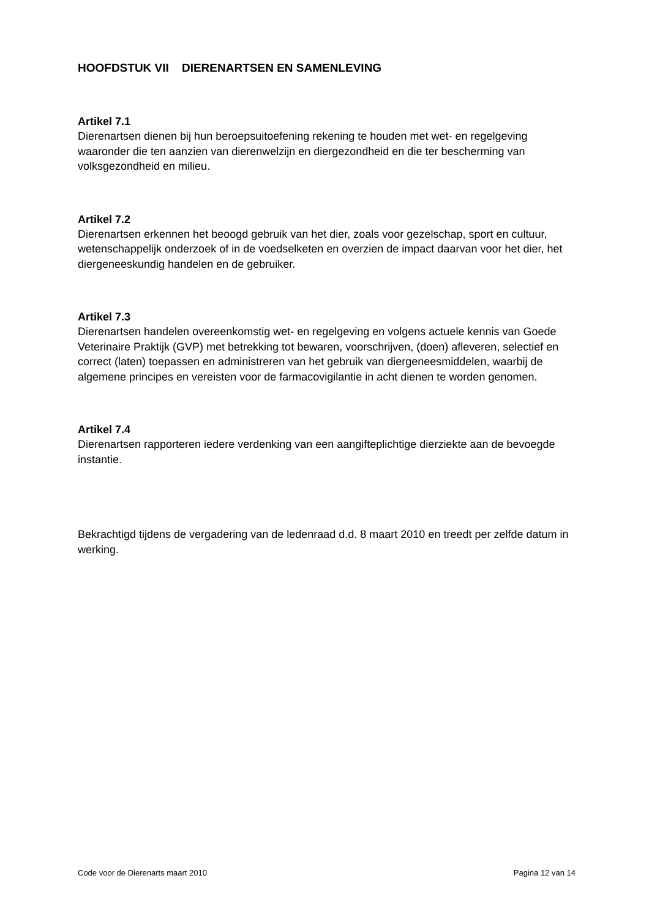HOOFDSTUK VII DIERENARTSEN EN SAMENLEVING
Artikel 7.1
Dierenartsen dienen bij hun beroepsuitoefening rekening te houden met wet- en regelgeving waaronder die ten aanzien van dierenwelzijn en diergezondheid en die ter bescherming van volksgezondheid en milieu.
Artikel 7.2
Dierenartsen erkennen het beoogd gebruik van het dier, zoals voor gezelschap, sport en cultuur, wetenschappelijk onderzoek of in de voedselketen en overzien de impact daarvan voor het dier, het diergeneeskundig handelen en de gebruiker.
Artikel 7.3
Dierenartsen handelen overeenkomstig wet- en regelgeving en volgens actuele kennis van Goede Veterinaire Praktijk (GVP) met betrekking tot bewaren, voorschrijven, (doen) afleveren, selectief en correct (laten) toepassen en administreren van het gebruik van diergeneesmiddelen, waarbij de algemene principes en vereisten voor de farmacovigilantie in acht dienen te worden genomen.
Artikel 7.4
Dierenartsen rapporteren iedere verdenking van een aangifteplichtige dierziekte aan de bevoegde instantie.
Bekrachtigd tijdens de vergadering van de ledenraad d.d. 8 maart 2010 en treedt per zelfde datum in werking.
Code voor de Dierenarts maart 2010 Pagina 12 van 14